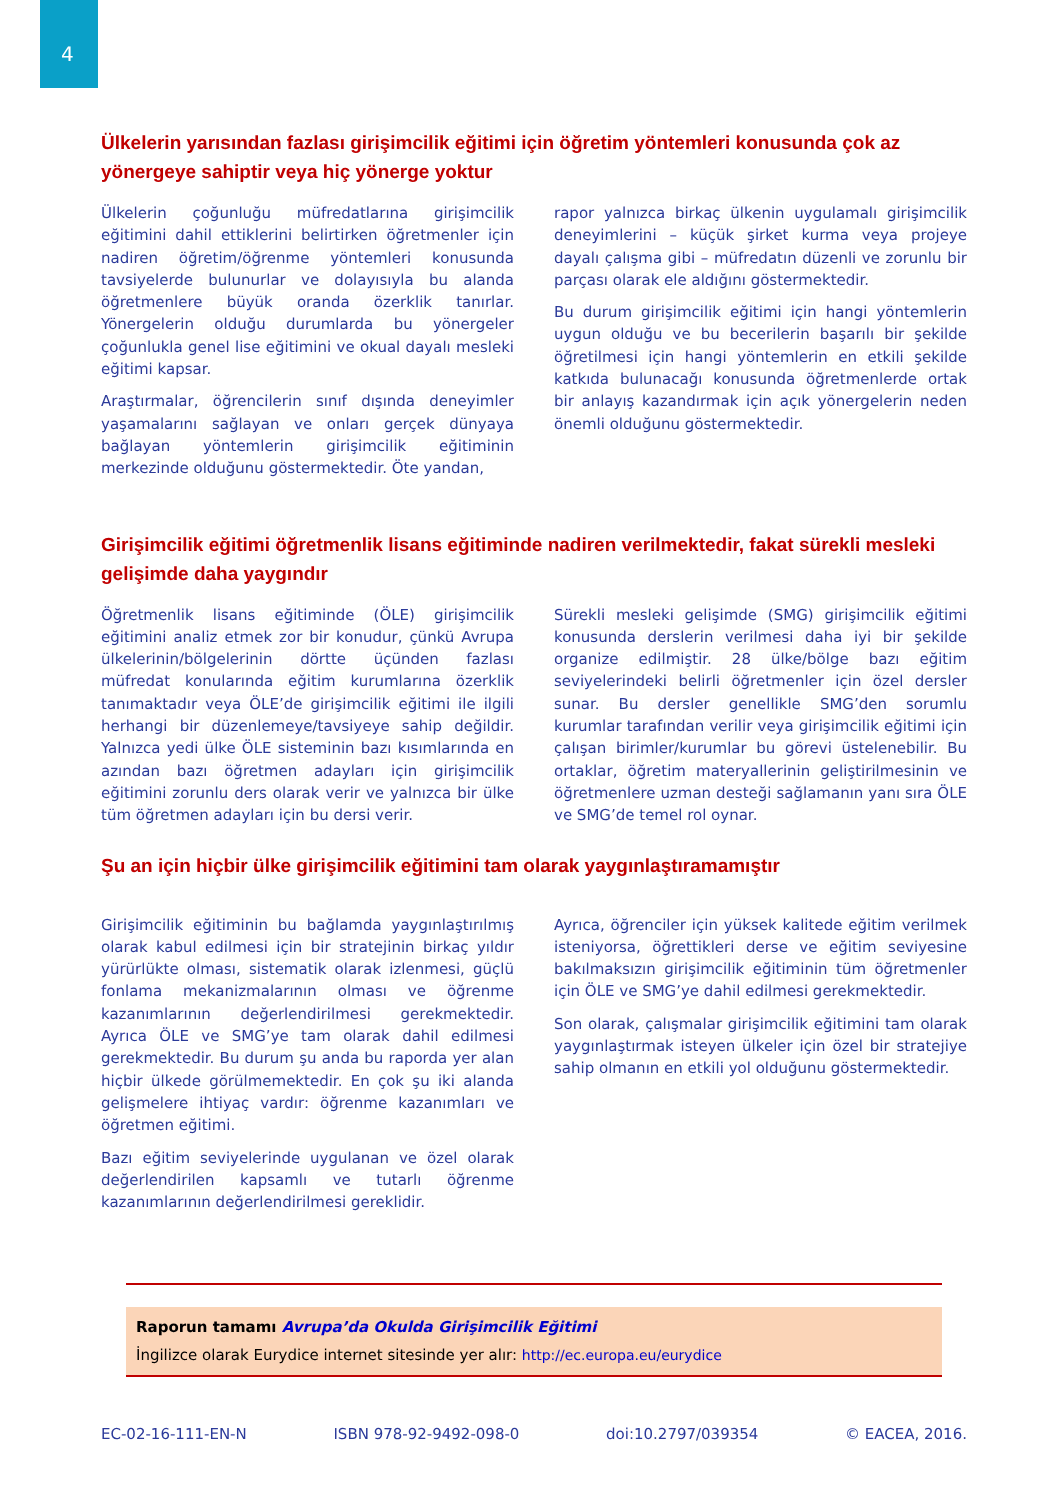4
Ülkelerin yarısından fazlası girişimcilik eğitimi için öğretim yöntemleri konusunda çok az yönergeye sahiptir veya hiç yönerge yoktur
Ülkelerin çoğunluğu müfredatlarına girişimcilik eğitimini dahil ettiklerini belirtirken öğretmenler için nadiren öğretim/öğrenme yöntemleri konusunda tavsiyelerde bulunurlar ve dolayısıyla bu alanda öğretmenlere büyük oranda özerklik tanırlar. Yönergelerin olduğu durumlarda bu yönergeler çoğunlukla genel lise eğitimini ve okual dayalı mesleki eğitimi kapsar.
Araştırmalar, öğrencilerin sınıf dışında deneyimler yaşamalarını sağlayan ve onları gerçek dünyaya bağlayan yöntemlerin girişimcilik eğitiminin merkezinde olduğunu göstermektedir. Öte yandan,
rapor yalnızca birkaç ülkenin uygulamalı girişimcilik deneyimlerini – küçük şirket kurma veya projeye dayalı çalışma gibi – müfredatın düzenli ve zorunlu bir parçası olarak ele aldığını göstermektedir.
Bu durum girişimcilik eğitimi için hangi yöntemlerin uygun olduğu ve bu becerilerin başarılı bir şekilde öğretilmesi için hangi yöntemlerin en etkili şekilde katkıda bulunacağı konusunda öğretmenlerde ortak bir anlayış kazandırmak için açık yönergelerin neden önemli olduğunu göstermektedir.
Girişimcilik eğitimi öğretmenlik lisans eğitiminde nadiren verilmektedir, fakat sürekli mesleki gelişimde daha yaygındır
Öğretmenlik lisans eğitiminde (ÖLE) girişimcilik eğitimini analiz etmek zor bir konudur, çünkü Avrupa ülkelerinin/bölgelerinin dörtte üçünden fazlası müfredat konularında eğitim kurumlarına özerklik tanımaktadır veya ÖLE’de girişimcilik eğitimi ile ilgili herhangi bir düzenlemeye/tavsiyeye sahip değildir. Yalnızca yedi ülke ÖLE sisteminin bazı kısımlarında en azından bazı öğretmen adayları için girişimcilik eğitimini zorunlu ders olarak verir ve yalnızca bir ülke tüm öğretmen adayları için bu dersi verir.
Sürekli mesleki gelişimde (SMG) girişimcilik eğitimi konusunda derslerin verilmesi daha iyi bir şekilde organize edilmiştir. 28 ülke/bölge bazı eğitim seviyelerindeki belirli öğretmenler için özel dersler sunar. Bu dersler genellikle SMG’den sorumlu kurumlar tarafından verilir veya girişimcilik eğitimi için çalışan birimler/kurumlar bu görevi üstelenebilir. Bu ortaklar, öğretim materyallerinin geliştirilmesinin ve öğretmenlere uzman desteği sağlamanın yanı sıra ÖLE ve SMG’de temel rol oynar.
Şu an için hiçbir ülke girişimcilik eğitimini tam olarak yaygınlaştıramamıştır
Girişimcilik eğitiminin bu bağlamda yaygınlaştırılmış olarak kabul edilmesi için bir stratejinin birkaç yıldır yürürlükte olması, sistematik olarak izlenmesi, güçlü fonlama mekanizmalarının olması ve öğrenme kazanımlarının değerlendirilmesi gerekmektedir. Ayrıca ÖLE ve SMG’ye tam olarak dahil edilmesi gerekmektedir. Bu durum şu anda bu raporda yer alan hiçbir ülkede görülmemektedir. En çok şu iki alanda gelişmelere ihtiyaç vardır: öğrenme kazanımları ve öğretmen eğitimi.
Bazı eğitim seviyelerinde uygulanan ve özel olarak değerlendirilen kapsamlı ve tutarlı öğrenme kazanımlarının değerlendirilmesi gereklidir.
Ayrıca, öğrenciler için yüksek kalitede eğitim verilmek isteniyorsa, öğrettikleri derse ve eğitim seviyesine bakılmaksızın girişimcilik eğitiminin tüm öğretmenler için ÖLE ve SMG’ye dahil edilmesi gerekmektedir.
Son olarak, çalışmalar girişimcilik eğitimini tam olarak yaygınlaştırmak isteyen ülkeler için özel bir stratejiye sahip olmanın en etkili yol olduğunu göstermektedir.
Raporun tamamı Avrupa’da Okulda Girişimcilik Eğitimi
İngilizce olarak Eurydice internet sitesinde yer alır: http://ec.europa.eu/eurydice
EC-02-16-111-EN-N ISBN 978-92-9492-098-0 doi:10.2797/039354 © EACEA, 2016.